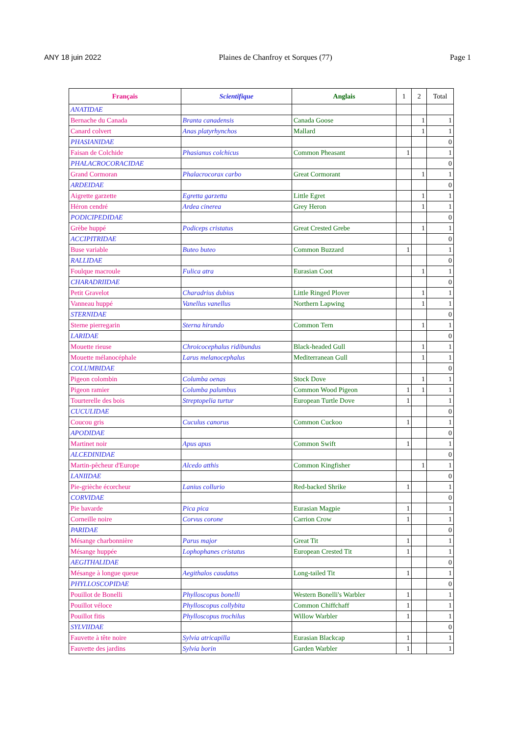ANY 18 juin 2022 Plaines de Chanfroy et Sorques (77) Page 1
| Français | Scientifique | Anglais | 1 | 2 | Total |
| --- | --- | --- | --- | --- | --- |
| ANATIDAE | | | | | |
| Bernache du Canada | Branta canadensis | Canada Goose | | 1 | 1 |
| Canard colvert | Anas platyrhynchos | Mallard | | 1 | 1 |
| PHASIANIDAE | | | | | 0 |
| Faisan de Colchide | Phasianus colchicus | Common Pheasant | 1 | | 1 |
| PHALACROCORACIDAE | | | | | 0 |
| Grand Cormoran | Phalacrocorax carbo | Great Cormorant | | 1 | 1 |
| ARDEIDAE | | | | | 0 |
| Aigrette garzette | Egretta garzetta | Little Egret | | 1 | 1 |
| Héron cendré | Ardea cinerea | Grey Heron | | 1 | 1 |
| PODICIPEDIDAE | | | | | 0 |
| Grèbe huppé | Podiceps cristatus | Great Crested Grebe | | 1 | 1 |
| ACCIPITRIDAE | | | | | 0 |
| Buse variable | Buteo buteo | Common Buzzard | 1 | | 1 |
| RALLIDAE | | | | | 0 |
| Foulque macroule | Fulica atra | Eurasian Coot | | 1 | 1 |
| CHARADRIIDAE | | | | | 0 |
| Petit Gravelot | Charadrius dubius | Little Ringed Plover | | 1 | 1 |
| Vanneau huppé | Vanellus vanellus | Northern Lapwing | | 1 | 1 |
| STERNIDAE | | | | | 0 |
| Sterne pierregarin | Sterna hirundo | Common Tern | | 1 | 1 |
| LARIDAE | | | | | 0 |
| Mouette rieuse | Chroicocephalus ridibundus | Black-headed Gull | | 1 | 1 |
| Mouette mélanocéphale | Larus melanocephalus | Mediterranean Gull | | 1 | 1 |
| COLUMBIDAE | | | | | 0 |
| Pigeon colombin | Columba oenas | Stock Dove | | 1 | 1 |
| Pigeon ramier | Columba palumbus | Common Wood Pigeon | 1 | 1 | 1 |
| Tourterelle des bois | Streptopelia turtur | European Turtle Dove | 1 | | 1 |
| CUCULIDAE | | | | | 0 |
| Coucou gris | Cuculus canorus | Common Cuckoo | 1 | | 1 |
| APODIDAE | | | | | 0 |
| Martinet noir | Apus apus | Common Swift | 1 | | 1 |
| ALCEDINIDAE | | | | | 0 |
| Martin-pêcheur d'Europe | Alcedo atthis | Common Kingfisher | | 1 | 1 |
| LANIIDAE | | | | | 0 |
| Pie-grièche écorcheur | Lanius collurio | Red-backed Shrike | 1 | | 1 |
| CORVIDAE | | | | | 0 |
| Pie bavarde | Pica pica | Eurasian Magpie | 1 | | 1 |
| Corneille noire | Corvus corone | Carrion Crow | 1 | | 1 |
| PARIDAE | | | | | 0 |
| Mésange charbonnière | Parus major | Great Tit | 1 | | 1 |
| Mésange huppée | Lophophanes cristatus | European Crested Tit | 1 | | 1 |
| AEGITHALIDAE | | | | | 0 |
| Mésange à longue queue | Aegithalos caudatus | Long-tailed Tit | 1 | | 1 |
| PHYLLOSCOPIDAE | | | | | 0 |
| Pouillot de Bonelli | Phylloscopus bonelli | Western Bonelli's Warbler | 1 | | 1 |
| Pouillot véloce | Phylloscopus collybita | Common Chiffchaff | 1 | | 1 |
| Pouillot fitis | Phylloscopus trochilus | Willow Warbler | 1 | | 1 |
| SYLVIIDAE | | | | | 0 |
| Fauvette à tête noire | Sylvia atricapilla | Eurasian Blackcap | 1 | | 1 |
| Fauvette des jardins | Sylvia borin | Garden Warbler | 1 | | 1 |